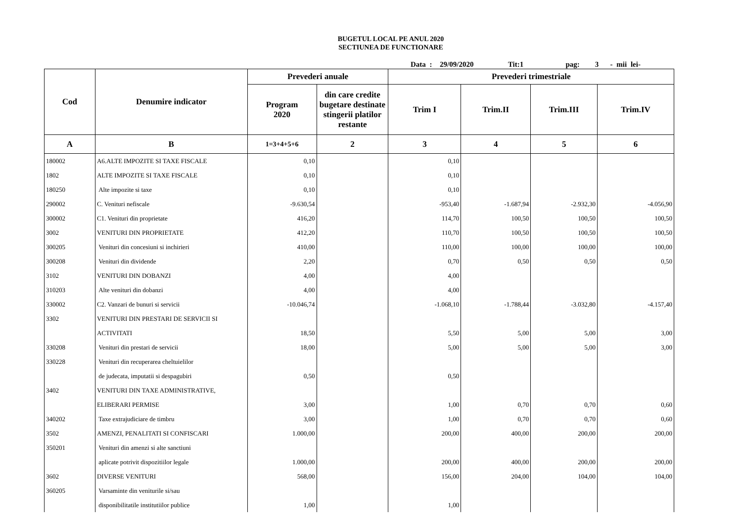BUGETUL LOCAL PE ANUL 2020
SECTIUNEA DE FUNCTIONARE
Data : 29/09/2020 Tit:1 pag: 3 - mii lei-
| Cod | Denumire indicator | Prevederi anuale | | Prevederi trimestriale | | | |
| --- | --- | --- | --- | --- | --- | --- | --- |
| | | Program 2020 | din care credite bugetare destinate stingerii platilor restante | Trim I | Trim.II | Trim.III | Trim.IV |
| A | B | 1=3+4+5+6 | 2 | 3 | 4 | 5 | 6 |
| 180002 | A6.ALTE IMPOZITE SI TAXE FISCALE | 0,10 | | 0,10 | | | |
| 1802 | ALTE IMPOZITE SI TAXE FISCALE | 0,10 | | 0,10 | | | |
| 180250 | Alte impozite si taxe | 0,10 | | 0,10 | | | |
| 290002 | C. Venituri nefiscale | -9.630,54 | | -953,40 | -1.687,94 | -2.932,30 | -4.056,90 |
| 300002 | C1. Venituri din proprietate | 416,20 | | 114,70 | 100,50 | 100,50 | 100,50 |
| 3002 | VENITURI DIN PROPRIETATE | 412,20 | | 110,70 | 100,50 | 100,50 | 100,50 |
| 300205 | Venituri din concesiuni si inchirieri | 410,00 | | 110,00 | 100,00 | 100,00 | 100,00 |
| 300208 | Venituri din dividende | 2,20 | | 0,70 | 0,50 | 0,50 | 0,50 |
| 3102 | VENITURI DIN DOBANZI | 4,00 | | 4,00 | | | |
| 310203 | Alte venituri din dobanzi | 4,00 | | 4,00 | | | |
| 330002 | C2. Vanzari de bunuri si servicii | -10.046,74 | | -1.068,10 | -1.788,44 | -3.032,80 | -4.157,40 |
| 3302 | VENITURI DIN PRESTARI DE SERVICII SI | | | | | | |
| | ACTIVITATI | 18,50 | | 5,50 | 5,00 | 5,00 | 3,00 |
| 330208 | Venituri din prestari de servicii | 18,00 | | 5,00 | 5,00 | 5,00 | 3,00 |
| 330228 | Venituri din recuperarea cheltuielilor | | | | | | |
| | de judecata, imputatii si despagubiri | 0,50 | | 0,50 | | | |
| 3402 | VENITURI DIN TAXE ADMINISTRATIVE, | | | | | | |
| | ELIBERARI PERMISE | 3,00 | | 1,00 | 0,70 | 0,70 | 0,60 |
| 340202 | Taxe extrajudiciare de timbru | 3,00 | | 1,00 | 0,70 | 0,70 | 0,60 |
| 3502 | AMENZI, PENALITATI SI CONFISCARI | 1.000,00 | | 200,00 | 400,00 | 200,00 | 200,00 |
| 350201 | Venituri din amenzi si alte sanctiuni | | | | | | |
| | aplicate potrivit dispozitiilor legale | 1.000,00 | | 200,00 | 400,00 | 200,00 | 200,00 |
| 3602 | DIVERSE VENITURI | 568,00 | | 156,00 | 204,00 | 104,00 | 104,00 |
| 360205 | Varsaminte din veniturile si/sau | | | | | | |
| | disponibilitatile institutiilor publice | 1,00 | | 1,00 | | | |